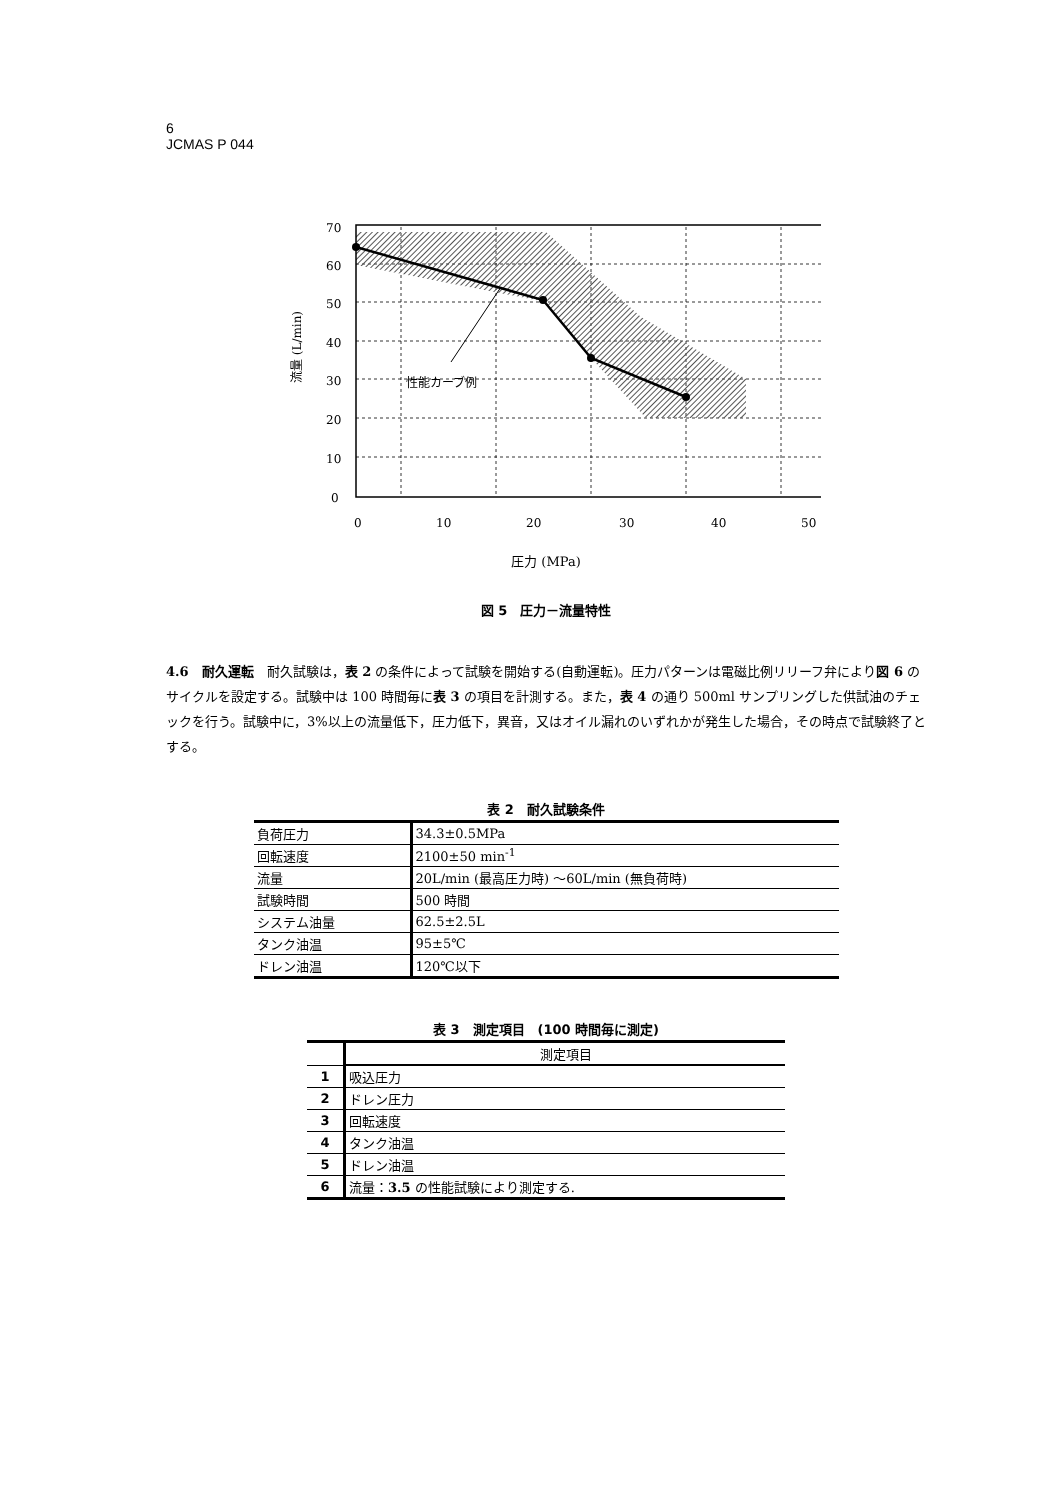6
JCMAS P 044
性能カーブ例
70
60
50
40
30
20
10
0
0
10
20
30
40
50
流量 (L/min)
圧力 (MPa)
図 5　圧力－流量特性
4.6　耐久運転　耐久試験は，表 2 の条件によって試験を開始する(自動運転)。圧力パターンは電磁比例リリーフ弁により図 6 のサイクルを設定する。試験中は 100 時間毎に表 3 の項目を計測する。また，表 4 の通り 500ml サンプリングした供試油のチェックを行う。試験中に，3%以上の流量低下，圧力低下，異音，又はオイル漏れのいずれかが発生した場合，その時点で試験終了とする。
表 2　耐久試験条件
| 負荷圧力 | 34.3±0.5MPa |
| 回転速度 | 2100±50 min<sup>-1</sup> |
| 流量 | 20L/min (最高圧力時) ～60L/min (無負荷時) |
| 試験時間 | 500 時間 |
| システム油量 | 62.5±2.5L |
| タンク油温 | 95±5℃ |
| ドレン油温 | 120℃以下 |
表 3　測定項目　(100 時間毎に測定)
| | 測定項目 |
| --- | --- |
| 1 | 吸込圧力 |
| 2 | ドレン圧力 |
| 3 | 回転速度 |
| 4 | タンク油温 |
| 5 | ドレン油温 |
| 6 | 流量： 3.5 の性能試験により測定する. |